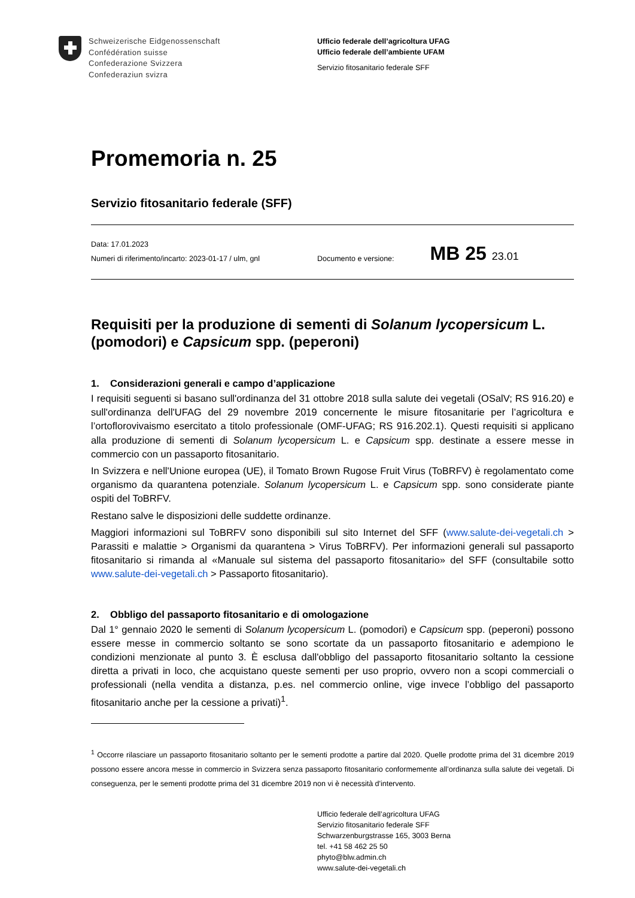Schweizerische Eidgenossenschaft
Confédération suisse
Confederazione Svizzera
Confederaziun svizra
Ufficio federale dell’agricoltura UFAG
Ufficio federale dell’ambiente UFAM
Servizio fitosanitario federale SFF
Promemoria n. 25
Servizio fitosanitario federale (SFF)
Data: 17.01.2023
Numeri di riferimento/incarto: 2023-01-17 / ulm, gnl
Documento e versione: MB 25 23.01
Requisiti per la produzione di sementi di Solanum lycopersicum L. (pomodori) e Capsicum spp. (peperoni)
1. Considerazioni generali e campo d’applicazione
I requisiti seguenti si basano sull'ordinanza del 31 ottobre 2018 sulla salute dei vegetali (OSalV; RS 916.20) e sull'ordinanza dell'UFAG del 29 novembre 2019 concernente le misure fitosanitarie per l’agricoltura e l’ortoflorovivaismo esercitato a titolo professionale (OMF-UFAG; RS 916.202.1). Questi requisiti si applicano alla produzione di sementi di Solanum lycopersicum L. e Capsicum spp. destinate a essere messe in commercio con un passaporto fitosanitario.
In Svizzera e nell'Unione europea (UE), il Tomato Brown Rugose Fruit Virus (ToBRFV) è regolamentato come organismo da quarantena potenziale. Solanum lycopersicum L. e Capsicum spp. sono considerate piante ospiti del ToBRFV.
Restano salve le disposizioni delle suddette ordinanze.
Maggiori informazioni sul ToBRFV sono disponibili sul sito Internet del SFF (www.salute-dei-vegetali.ch > Parassiti e malattie > Organismi da quarantena > Virus ToBRFV). Per informazioni generali sul passaporto fitosanitario si rimanda al «Manuale sul sistema del passaporto fitosanitario» del SFF (consultabile sotto www.salute-dei-vegetali.ch > Passaporto fitosanitario).
2. Obbligo del passaporto fitosanitario e di omologazione
Dal 1° gennaio 2020 le sementi di Solanum lycopersicum L. (pomodori) e Capsicum spp. (peperoni) possono essere messe in commercio soltanto se sono scortate da un passaporto fitosanitario e adempiono le condizioni menzionate al punto 3. È esclusa dall'obbligo del passaporto fitosanitario soltanto la cessione diretta a privati in loco, che acquistano queste sementi per uso proprio, ovvero non a scopi commerciali o professionali (nella vendita a distanza, p.es. nel commercio online, vige invece l’obbligo del passaporto fitosanitario anche per la cessione a privati)<sup>1</sup>.
<sup>1</sup> Occorre rilasciare un passaporto fitosanitario soltanto per le sementi prodotte a partire dal 2020. Quelle prodotte prima del 31 dicembre 2019 possono essere ancora messe in commercio in Svizzera senza passaporto fitosanitario conformemente all’ordinanza sulla salute dei vegetali. Di conseguenza, per le sementi prodotte prima del 31 dicembre 2019 non vi è necessità d'intervento.
Ufficio federale dell’agricoltura UFAG
Servizio fitosanitario federale SFF
Schwarzenburgstrasse 165, 3003 Berna
tel. +41 58 462 25 50
phyto@blw.admin.ch
www.salute-dei-vegetali.ch